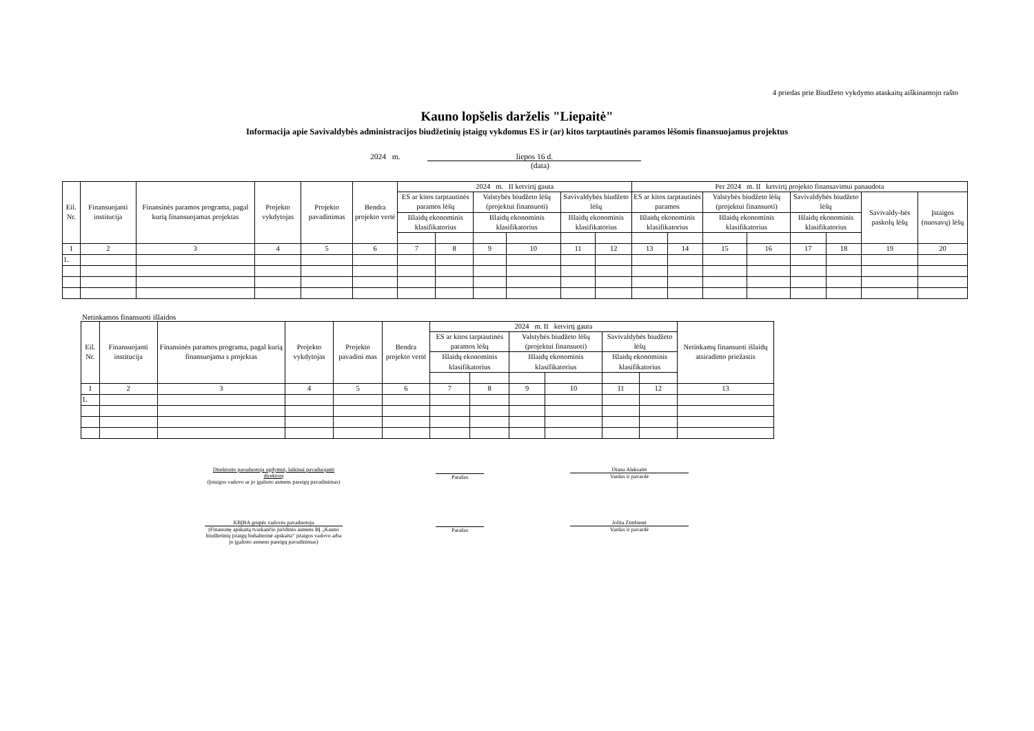4 priedas prie Biudžeto vykdymo ataskaitų aiškinamojo rašto
Kauno lopšelis darželis "Liepaitė"
Informacija apie Savivaldybės administracijos biudžetinių įstaigų vykdomus ES ir (ar) kitos tarptautinės paramos lėšomis finansuojamus projektus
2024 m. liepos 16 d.
(data)
| Eil. Nr. | Finansuojanti institucija | Finansinės paramos programa, pagal kurią finansuojamas projektas | Projekto vykdytojas | Projekto pavadinimas | Bendra projekto vertė | 2024 m. II ketvirtį gauta | | | | | | Per 2024 m. II ketvirtį projekto finansavimui panaudota | | | | | | | |
| --- | --- | --- | --- | --- | --- | --- | --- | --- | --- | --- | --- | --- | --- | --- | --- | --- | --- | --- | --- |
| | | | | | | ES ar kitos tarptautinės paramos lėšų | | Valstybės biudžeto lėšų (projektui finansuoti) | | Savivaldybės biudžeto lėšų | | ES ar kitos tarptautinės paramos | | Valstybės biudžeto lėšų (projektui finansuoti) | | Savivaldybės biudžeto lėšų | | Savivaldy-bės paskolų lėšų | Įstaigos (nuosavų) lėšų |
| | | | | | | Išlaidų ekonominis klasifikatorius | | Išlaidų ekonominis klasifikatorius | | Išlaidų ekonominis klasifikatorius | | Išlaidų ekonominis klasifikatorius | | Išlaidų ekonominis klasifikatorius | | Išlaidų ekonominis klasifikatorius | | | |
| 1 | 2 | 3 | 4 | 5 | 6 | 7 | 8 | 9 | 10 | 11 | 12 | 13 | 14 | 15 | 16 | 17 | 18 | 19 | 20 |
| 1. | | | | | | | | | | | | | | | | | | | |
Netinkamos finansuoti išlaidos
| Eil. Nr. | Finansuojanti institucija | Finansinės paramos programa, pagal kurią finansuojama s projektas | Projekto vykdytojas | Projekto pavadini mas | Bendra projekto vertė | 2024 m. II ketvirtį gauta | | | | | | Netinkamų finansuoti išlaidų atsiradimo priežastis |
| --- | --- | --- | --- | --- | --- | --- | --- | --- | --- | --- | --- | --- |
| | | | | | | ES ar kitos tarptautinės paramos lėšų | | Valstybės biudžeto lėšų (projektui finansuoti) | | Savivaldybės biudžeto lėšų | | |
| | | | | | | Išlaidų ekonominis klasifikatorius | | Išlaidų ekonominis klasifikatorius | | Išlaidų ekonominis klasifikatorius | | |
| 1 | 2 | 3 | 4 | 5 | 6 | 7 | 8 | 9 | 10 | 11 | 12 | 13 |
| 1. | | | | | | | | | | | | |
Direktorės pavaduotoja ugdymui, laikinai pavaduojanti direktorę
(Įstaigos vadovo ar jo įgalioto asmens pareigų pavadinimas)
Parašas
Diana Aleksaitė
Vardas ir pavardė
KBĮBA grupės vadovės pavaduotoja
(Finansinę apskaitą tvarkančio juridinio asmens BĮ „Kauno biudžetinių įstaigų buhalterinė apskaita“ įstaigos vadovo arba jo įgalioto asmens pareigų pavadinimas)
Parašas
Jolita Zimbienė
Vardas ir pavardė